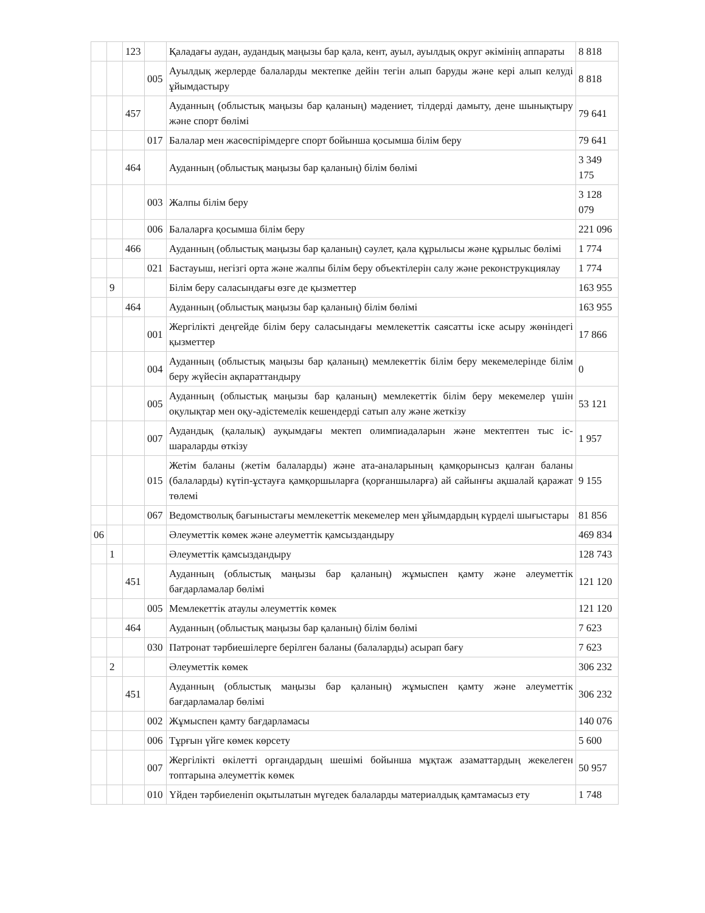| | | 123 | | Қаладағы аудан, аудандық маңызы бар қала, кент, ауыл, ауылдық округ әкімінің аппараты | 8 818 |
| | | | 005 | Ауылдық жерлерде балаларды мектепке дейін тегін алып баруды және кері алып келуді ұйымдастыру | 8 818 |
| | | 457 | | Ауданның (облыстық маңызы бар қаланың) мәдениет, тілдерді дамыту, дене шынықтыру және спорт бөлімі | 79 641 |
| | | | 017 | Балалар мен жасөспірімдерге спорт бойынша қосымша білім беру | 79 641 |
| | | 464 | | Ауданның (облыстық маңызы бар қаланың) білім бөлімі | 3 349 175 |
| | | | 003 | Жалпы білім беру | 3 128 079 |
| | | | 006 | Балаларға қосымша білім беру | 221 096 |
| | | 466 | | Ауданның (облыстық маңызы бар қаланың) сәулет, қала құрылысы және құрылыс бөлімі | 1 774 |
| | | | 021 | Бастауыш, негізгі орта және жалпы білім беру объектілерін салу және реконструкциялау | 1 774 |
| | 9 | | | Білім беру саласындағы өзге де қызметтер | 163 955 |
| | | 464 | | Ауданның (облыстық маңызы бар қаланың) білім бөлімі | 163 955 |
| | | | 001 | Жергілікті деңгейде білім беру саласындағы мемлекеттік саясатты іске асыру жөніндегі қызметтер | 17 866 |
| | | | 004 | Ауданның (облыстық маңызы бар қаланың) мемлекеттік білім беру мекемелерінде білім беру жүйесін ақпараттандыру | 0 |
| | | | 005 | Ауданның (облыстық маңызы бар қаланың) мемлекеттік білім беру мекемелер үшін оқулықтар мен оқу-әдістемелік кешендерді сатып алу және жеткізу | 53 121 |
| | | | 007 | Аудандық (қалалық) ауқымдағы мектеп олимпиадаларын және мектептен тыс іс-шараларды өткізу | 1 957 |
| | | | 015 | Жетім баланы (жетім балаларды) және ата-аналарының қамқорынсыз қалған баланы (балаларды) күтіп-ұстауға қамқоршыларға (қорғаншыларға) ай сайынғы ақшалай қаражат төлемі | 9 155 |
| | | | 067 | Ведомстволық бағыныстағы мемлекеттік мекемелер мен ұйымдардың күрделі шығыстары | 81 856 |
| 06 | | | | Әлеуметтік көмек және әлеуметтік қамсыздандыру | 469 834 |
| | 1 | | | Әлеуметтік қамсыздандыру | 128 743 |
| | | 451 | | Ауданның (облыстық маңызы бар қаланың) жұмыспен қамту және әлеуметтік бағдарламалар бөлімі | 121 120 |
| | | | 005 | Мемлекеттік атаулы әлеуметтік көмек | 121 120 |
| | | 464 | | Ауданның (облыстық маңызы бар қаланың) білім бөлімі | 7 623 |
| | | | 030 | Патронат тәрбиешілерге берілген баланы (балаларды) асырап бағу | 7 623 |
| | 2 | | | Әлеуметтік көмек | 306 232 |
| | | 451 | | Ауданның (облыстық маңызы бар қаланың) жұмыспен қамту және әлеуметтік бағдарламалар бөлімі | 306 232 |
| | | | 002 | Жұмыспен қамту бағдарламасы | 140 076 |
| | | | 006 | Тұрғын үйге көмек көрсету | 5 600 |
| | | | 007 | Жергілікті өкілетті органдардың шешімі бойынша мұқтаж азаматтардың жекелеген топтарына әлеуметтік көмек | 50 957 |
| | | | 010 | Үйден тәрбиеленіп оқытылатын мүгедек балаларды материалдық қамтамасыз ету | 1 748 |